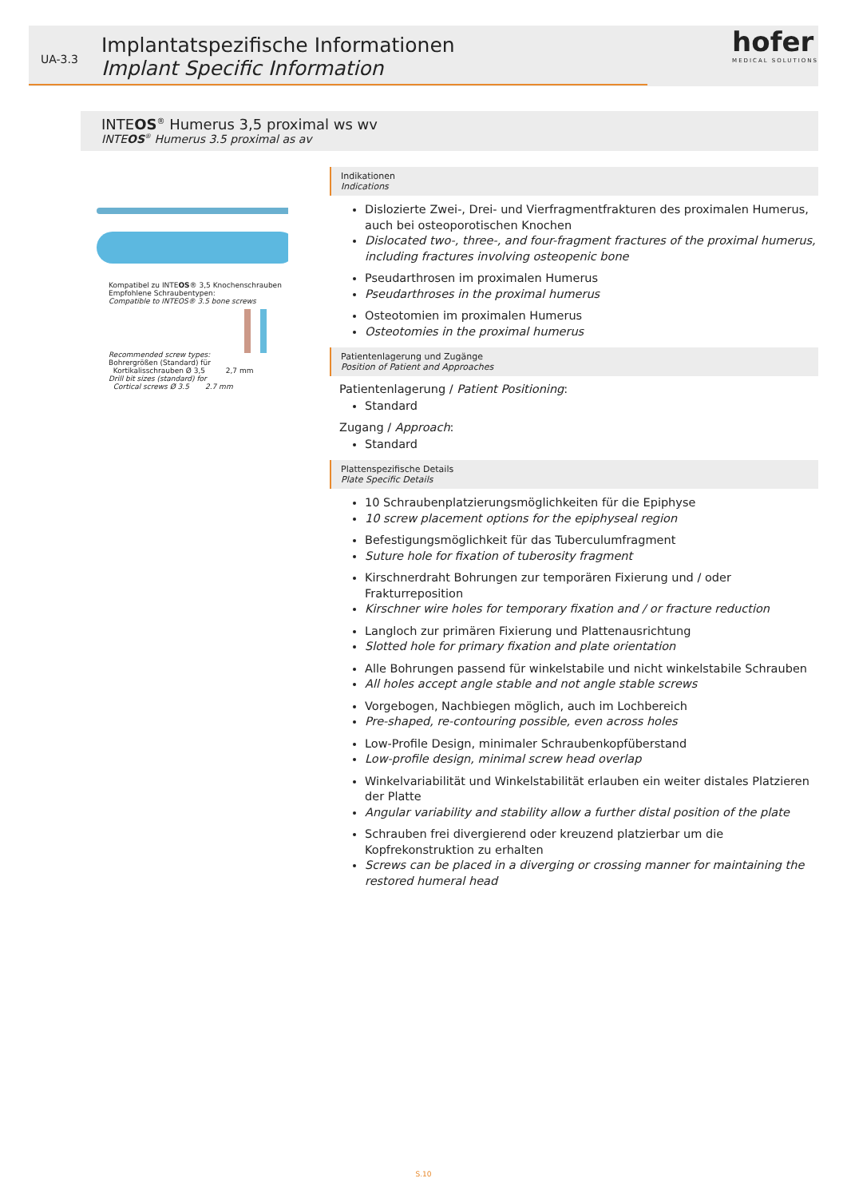UA-3.3
Implantatspezifische Informationen
Implant Specific Information
hofer
MEDICAL SOLUTIONS
INTEOS<sup>®</sup> Humerus 3,5 proximal ws wv
INTEOS<sup>®</sup> Humerus 3.5 proximal as av
Kompatibel zu INTEOS® 3,5 Knochenschrauben
Empfohlene Schraubentypen:
Compatible to INTEOS® 3.5 bone screws
Recommended screw types:
Bohrergrößen (Standard) für
Kortikalisschrauben Ø 3,5 2,7 mm
Drill bit sizes (standard) for
Cortical screws Ø 3.5 2.7 mm
Indikationen
Indications
Dislozierte Zwei-, Drei- und Vierfragmentfrakturen des proximalen Humerus, auch bei osteoporotischen Knochen
Dislocated two-, three-, and four-fragment fractures of the proximal humerus, including fractures involving osteopenic bone
Pseudarthrosen im proximalen Humerus
Pseudarthroses in the proximal humerus
Osteotomien im proximalen Humerus
Osteotomies in the proximal humerus
Patientenlagerung und Zugänge
Position of Patient and Approaches
Patientenlagerung / Patient Positioning:
Standard
Zugang / Approach:
Standard
Plattenspezifische Details
Plate Specific Details
10 Schraubenplatzierungsmöglichkeiten für die Epiphyse
10 screw placement options for the epiphyseal region
Befestigungsmöglichkeit für das Tuberculumfragment
Suture hole for fixation of tuberosity fragment
Kirschnerdraht Bohrungen zur temporären Fixierung und / oder Frakturreposition
Kirschner wire holes for temporary fixation and / or fracture reduction
Langloch zur primären Fixierung und Plattenausrichtung
Slotted hole for primary fixation and plate orientation
Alle Bohrungen passend für winkelstabile und nicht winkelstabile Schrauben
All holes accept angle stable and not angle stable screws
Vorgebogen, Nachbiegen möglich, auch im Lochbereich
Pre-shaped, re-contouring possible, even across holes
Low-Profile Design, minimaler Schraubenkopfüberstand
Low-profile design, minimal screw head overlap
Winkelvariabilität und Winkelstabilität erlauben ein weiter distales Platzieren der Platte
Angular variability and stability allow a further distal position of the plate
Schrauben frei divergierend oder kreuzend platzierbar um die Kopfrekonstruktion zu erhalten
Screws can be placed in a diverging or crossing manner for maintaining the restored humeral head
S.10